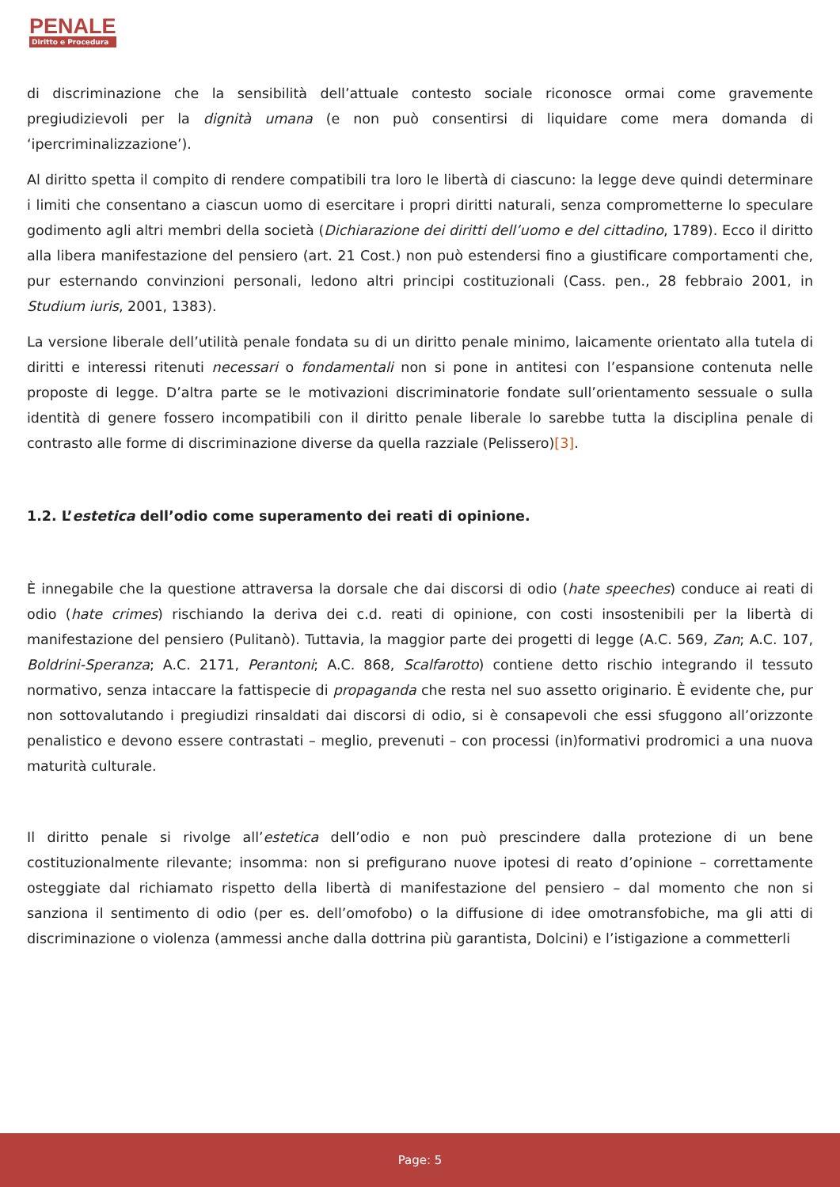PENALE
Diritto e Procedura
di discriminazione che la sensibilità dell’attuale contesto sociale riconosce ormai come gravemente pregiudizievoli per la dignità umana (e non può consentirsi di liquidare come mera domanda di ‘ipercriminalizzazione’).
Al diritto spetta il compito di rendere compatibili tra loro le libertà di ciascuno: la legge deve quindi determinare i limiti che consentano a ciascun uomo di esercitare i propri diritti naturali, senza comprometterne lo speculare godimento agli altri membri della società (Dichiarazione dei diritti dell’uomo e del cittadino, 1789). Ecco il diritto alla libera manifestazione del pensiero (art. 21 Cost.) non può estendersi fino a giustificare comportamenti che, pur esternando convinzioni personali, ledono altri principi costituzionali (Cass. pen., 28 febbraio 2001, in Studium iuris, 2001, 1383).
La versione liberale dell’utilità penale fondata su di un diritto penale minimo, laicamente orientato alla tutela di diritti e interessi ritenuti necessari o fondamentali non si pone in antitesi con l’espansione contenuta nelle proposte di legge. D’altra parte se le motivazioni discriminatorie fondate sull’orientamento sessuale o sulla identità di genere fossero incompatibili con il diritto penale liberale lo sarebbe tutta la disciplina penale di contrasto alle forme di discriminazione diverse da quella razziale (Pelissero)[3].
1.2. L’estetica dell’odio come superamento dei reati di opinione.
È innegabile che la questione attraversa la dorsale che dai discorsi di odio (hate speeches) conduce ai reati di odio (hate crimes) rischiando la deriva dei c.d. reati di opinione, con costi insostenibili per la libertà di manifestazione del pensiero (Pulitanò). Tuttavia, la maggior parte dei progetti di legge (A.C. 569, Zan; A.C. 107, Boldrini-Speranza; A.C. 2171, Perantoni; A.C. 868, Scalfarotto) contiene detto rischio integrando il tessuto normativo, senza intaccare la fattispecie di propaganda che resta nel suo assetto originario. È evidente che, pur non sottovalutando i pregiudizi rinsaldati dai discorsi di odio, si è consapevoli che essi sfuggono all’orizzonte penalistico e devono essere contrastati – meglio, prevenuti – con processi (in)formativi prodromici a una nuova maturità culturale.
Il diritto penale si rivolge all’estetica dell’odio e non può prescindere dalla protezione di un bene costituzionalmente rilevante; insomma: non si prefigurano nuove ipotesi di reato d’opinione – correttamente osteggiate dal richiamato rispetto della libertà di manifestazione del pensiero – dal momento che non si sanziona il sentimento di odio (per es. dell’omofobo) o la diffusione di idee omotransfobiche, ma gli atti di discriminazione o violenza (ammessi anche dalla dottrina più garantista, Dolcini) e l’istigazione a commetterli
Page: 5